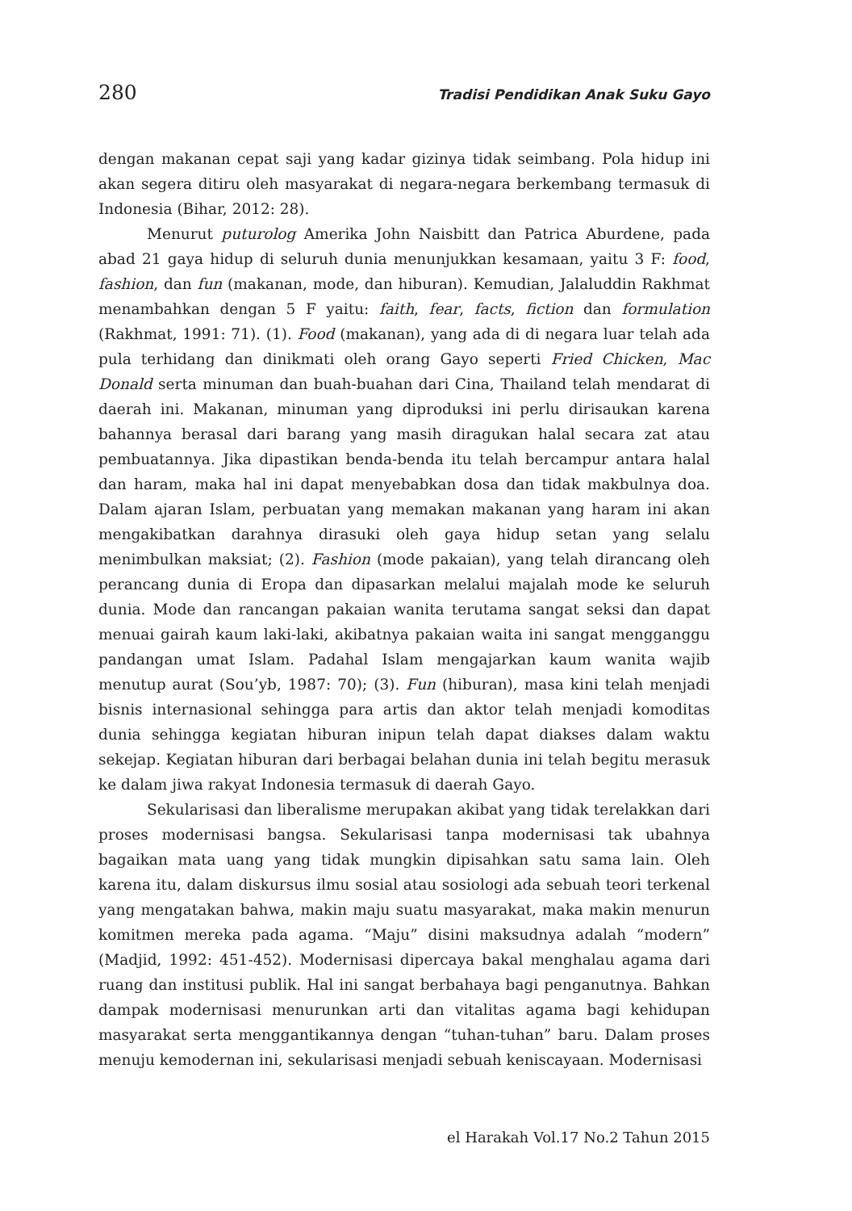280 Tradisi Pendidikan Anak Suku Gayo
dengan makanan cepat saji yang kadar gizinya tidak seimbang. Pola hidup ini akan segera ditiru oleh masyarakat di negara-negara berkembang termasuk di Indonesia (Bihar, 2012: 28).
Menurut puturolog Amerika John Naisbitt dan Patrica Aburdene, pada abad 21 gaya hidup di seluruh dunia menunjukkan kesamaan, yaitu 3 F: food, fashion, dan fun (makanan, mode, dan hiburan). Kemudian, Jalaluddin Rakhmat menambahkan dengan 5 F yaitu: faith, fear, facts, fiction dan formulation (Rakhmat, 1991: 71). (1). Food (makanan), yang ada di di negara luar telah ada pula terhidang dan dinikmati oleh orang Gayo seperti Fried Chicken, Mac Donald serta minuman dan buah-buahan dari Cina, Thailand telah mendarat di daerah ini. Makanan, minuman yang diproduksi ini perlu dirisaukan karena bahannya berasal dari barang yang masih diragukan halal secara zat atau pembuatannya. Jika dipastikan benda-benda itu telah bercampur antara halal dan haram, maka hal ini dapat menyebabkan dosa dan tidak makbulnya doa. Dalam ajaran Islam, perbuatan yang memakan makanan yang haram ini akan mengakibatkan darahnya dirasuki oleh gaya hidup setan yang selalu menimbulkan maksiat; (2). Fashion (mode pakaian), yang telah dirancang oleh perancang dunia di Eropa dan dipasarkan melalui majalah mode ke seluruh dunia. Mode dan rancangan pakaian wanita terutama sangat seksi dan dapat menuai gairah kaum laki-laki, akibatnya pakaian waita ini sangat mengganggu pandangan umat Islam. Padahal Islam mengajarkan kaum wanita wajib menutup aurat (Sou’yb, 1987: 70); (3). Fun (hiburan), masa kini telah menjadi bisnis internasional sehingga para artis dan aktor telah menjadi komoditas dunia sehingga kegiatan hiburan inipun telah dapat diakses dalam waktu sekejap. Kegiatan hiburan dari berbagai belahan dunia ini telah begitu merasuk ke dalam jiwa rakyat Indonesia termasuk di daerah Gayo.
Sekularisasi dan liberalisme merupakan akibat yang tidak terelakkan dari proses modernisasi bangsa. Sekularisasi tanpa modernisasi tak ubahnya bagaikan mata uang yang tidak mungkin dipisahkan satu sama lain. Oleh karena itu, dalam diskursus ilmu sosial atau sosiologi ada sebuah teori terkenal yang mengatakan bahwa, makin maju suatu masyarakat, maka makin menurun komitmen mereka pada agama. “Maju” disini maksudnya adalah “modern” (Madjid, 1992: 451-452). Modernisasi dipercaya bakal menghalau agama dari ruang dan institusi publik. Hal ini sangat berbahaya bagi penganutnya. Bahkan dampak modernisasi menurunkan arti dan vitalitas agama bagi kehidupan masyarakat serta menggantikannya dengan “tuhan-tuhan” baru. Dalam proses menuju kemodernan ini, sekularisasi menjadi sebuah keniscayaan. Modernisasi
el Harakah Vol.17 No.2 Tahun 2015